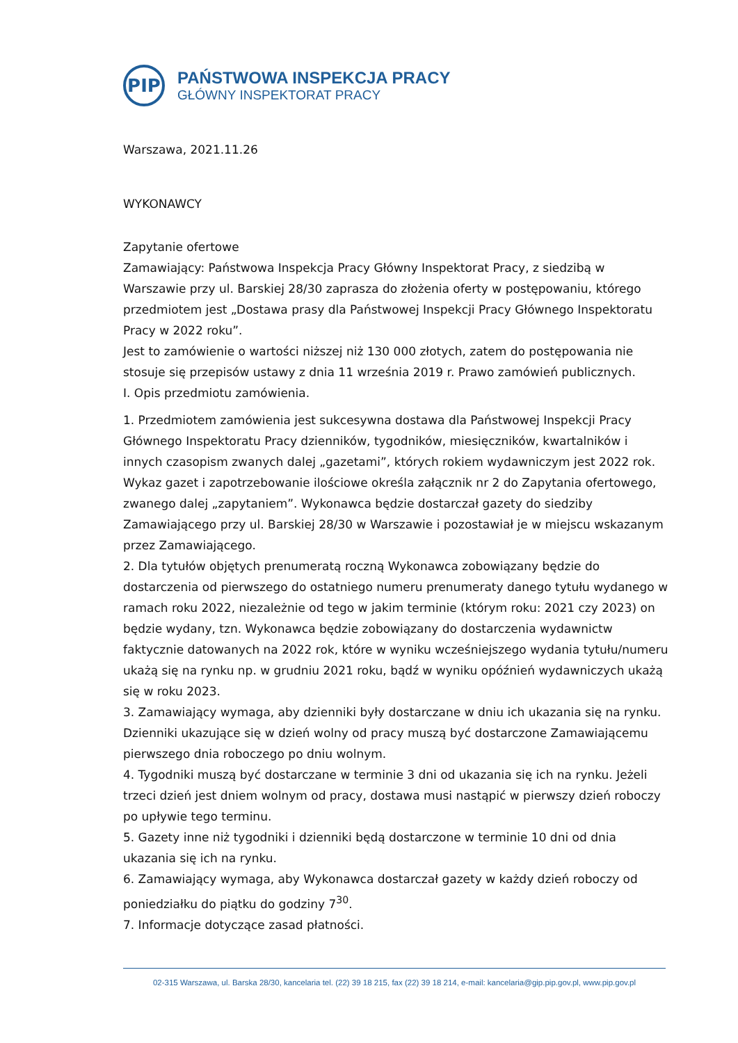PIP
PAŃSTWOWA INSPEKCJA PRACY
GŁÓWNY INSPEKTORAT PRACY
Warszawa, 2021.11.26
WYKONAWCY
Zapytanie ofertowe
Zamawiający: Państwowa Inspekcja Pracy Główny Inspektorat Pracy, z siedzibą w Warszawie przy ul. Barskiej 28/30 zaprasza do złożenia oferty w postępowaniu, którego przedmiotem jest „Dostawa prasy dla Państwowej Inspekcji Pracy Głównego Inspektoratu Pracy w 2022 roku”.
Jest to zamówienie o wartości niższej niż 130 000 złotych, zatem do postępowania nie stosuje się przepisów ustawy z dnia 11 września 2019 r. Prawo zamówień publicznych.
I. Opis przedmiotu zamówienia.
1. Przedmiotem zamówienia jest sukcesywna dostawa dla Państwowej Inspekcji Pracy Głównego Inspektoratu Pracy dzienników, tygodników, miesięczników, kwartalników i innych czasopism zwanych dalej „gazetami”, których rokiem wydawniczym jest 2022 rok. Wykaz gazet i zapotrzebowanie ilościowe określa załącznik nr 2 do Zapytania ofertowego, zwanego dalej „zapytaniem”. Wykonawca będzie dostarczał gazety do siedziby Zamawiającego przy ul. Barskiej 28/30 w Warszawie i pozostawiał je w miejscu wskazanym przez Zamawiającego.
2. Dla tytułów objętych prenumeratą roczną Wykonawca zobowiązany będzie do dostarczenia od pierwszego do ostatniego numeru prenumeraty danego tytułu wydanego w ramach roku 2022, niezależnie od tego w jakim terminie (którym roku: 2021 czy 2023) on będzie wydany, tzn. Wykonawca będzie zobowiązany do dostarczenia wydawnictw faktycznie datowanych na 2022 rok, które w wyniku wcześniejszego wydania tytułu/numeru ukażą się na rynku np. w grudniu 2021 roku, bądź w wyniku opóźnień wydawniczych ukażą się w roku 2023.
3. Zamawiający wymaga, aby dzienniki były dostarczane w dniu ich ukazania się na rynku. Dzienniki ukazujące się w dzień wolny od pracy muszą być dostarczone Zamawiającemu pierwszego dnia roboczego po dniu wolnym.
4. Tygodniki muszą być dostarczane w terminie 3 dni od ukazania się ich na rynku. Jeżeli trzeci dzień jest dniem wolnym od pracy, dostawa musi nastąpić w pierwszy dzień roboczy po upływie tego terminu.
5. Gazety inne niż tygodniki i dzienniki będą dostarczone w terminie 10 dni od dnia ukazania się ich na rynku.
6. Zamawiający wymaga, aby Wykonawca dostarczał gazety w każdy dzień roboczy od poniedziałku do piątku do godziny 7<sup>30</sup>.
7. Informacje dotyczące zasad płatności.
02-315 Warszawa, ul. Barska 28/30, kancelaria tel. (22) 39 18 215, fax (22) 39 18 214, e-mail: kancelaria@gip.pip.gov.pl, www.pip.gov.pl